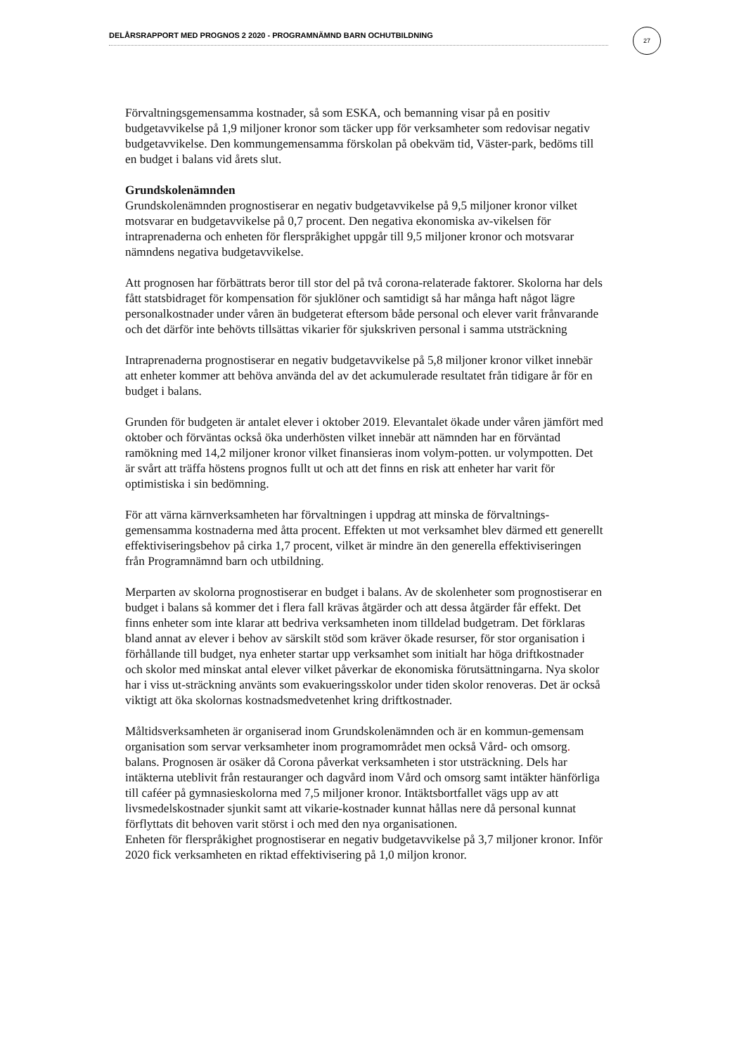DELÅRSRAPPORT MED PROGNOS 2 2020 - PROGRAMNÄMND BARN OCHUTBILDNING 27
Förvaltningsgemensamma kostnader, så som ESKA, och bemanning visar på en positiv budgetavvikelse på 1,9 miljoner kronor som täcker upp för verksamheter som redovisar negativ budgetavvikelse. Den kommungemensamma förskolan på obekväm tid, Väster-park, bedöms till en budget i balans vid årets slut.
Grundskolenämnden
Grundskolenämnden prognostiserar en negativ budgetavvikelse på 9,5 miljoner kronor vilket motsvarar en budgetavvikelse på 0,7 procent. Den negativa ekonomiska av-vikelsen för intraprenaderna och enheten för flerspråkighet uppgår till 9,5 miljoner kronor och motsvarar nämndens negativa budgetavvikelse.
Att prognosen har förbättrats beror till stor del på två corona-relaterade faktorer. Skolorna har dels fått statsbidraget för kompensation för sjuklöner och samtidigt så har många haft något lägre personalkostnader under våren än budgeterat eftersom både personal och elever varit frånvarande och det därför inte behövts tillsättas vikarier för sjukskriven personal i samma utsträckning
Intraprenaderna prognostiserar en negativ budgetavvikelse på 5,8 miljoner kronor vilket innebär att enheter kommer att behöva använda del av det ackumulerade resultatet från tidigare år för en budget i balans.
Grunden för budgeten är antalet elever i oktober 2019. Elevantalet ökade under våren jämfört med oktober och förväntas också öka underhösten vilket innebär att nämnden har en förväntad ramökning med 14,2 miljoner kronor vilket finansieras inom volym-potten. ur volympotten. Det är svårt att träffa höstens prognos fullt ut och att det finns en risk att enheter har varit för optimistiska i sin bedömning.
För att värna kärnverksamheten har förvaltningen i uppdrag att minska de förvaltnings-gemensamma kostnaderna med åtta procent. Effekten ut mot verksamhet blev därmed ett generellt effektiviseringsbehov på cirka 1,7 procent, vilket är mindre än den generella effektiviseringen från Programnämnd barn och utbildning.
Merparten av skolorna prognostiserar en budget i balans. Av de skolenheter som prognostiserar en budget i balans så kommer det i flera fall krävas åtgärder och att dessa åtgärder får effekt. Det finns enheter som inte klarar att bedriva verksamheten inom tilldelad budgetram. Det förklaras bland annat av elever i behov av särskilt stöd som kräver ökade resurser, för stor organisation i förhållande till budget, nya enheter startar upp verksamhet som initialt har höga driftkostnader och skolor med minskat antal elever vilket påverkar de ekonomiska förutsättningarna. Nya skolor har i viss ut-sträckning använts som evakueringsskolor under tiden skolor renoveras. Det är också viktigt att öka skolornas kostnadsmedvetenhet kring driftkostnader.
Måltidsverksamheten är organiserad inom Grundskolenämnden och är en kommun-gemensam organisation som servar verksamheter inom programområdet men också Vård- och omsorg. balans. Prognosen är osäker då Corona påverkat verksamheten i stor utsträckning. Dels har intäkterna uteblivit från restauranger och dagvård inom Vård och omsorg samt intäkter hänförliga till caféer på gymnasieskolorna med 7,5 miljoner kronor. Intäktsbortfallet vägs upp av att livsmedelskostnader sjunkit samt att vikarie-kostnader kunnat hållas nere då personal kunnat förflyttats dit behoven varit störst i och med den nya organisationen.
Enheten för flerspråkighet prognostiserar en negativ budgetavvikelse på 3,7 miljoner kronor. Inför 2020 fick verksamheten en riktad effektivisering på 1,0 miljon kronor.